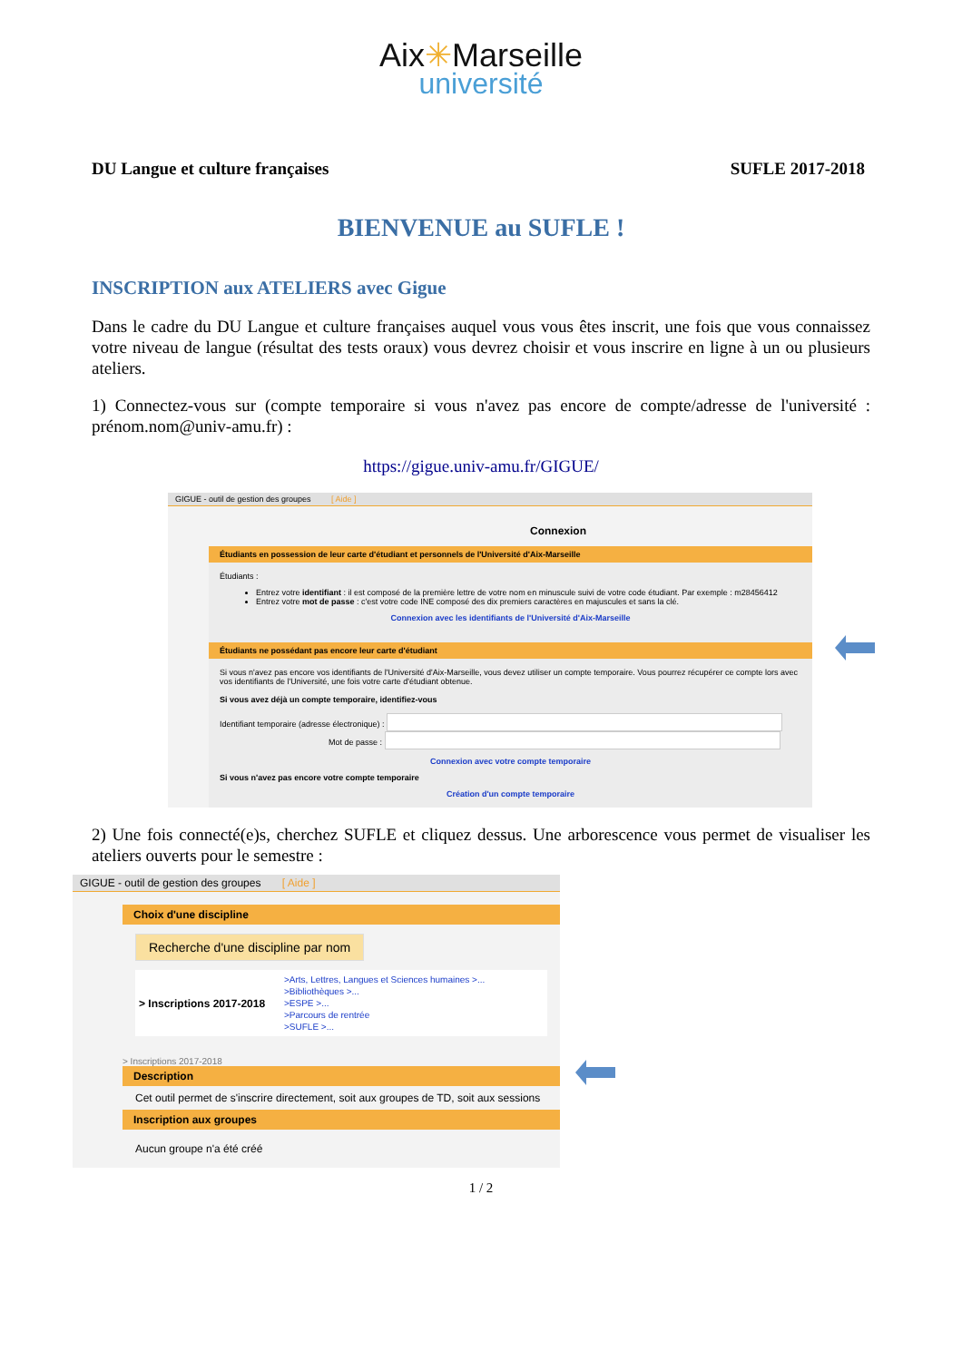Aix✳Marseille
université
DU Langue et culture françaises SUFLE 2017-2018
BIENVENUE au SUFLE !
INSCRIPTION aux ATELIERS avec Gigue
Dans le cadre du DU Langue et culture françaises auquel vous vous êtes inscrit, une fois que vous connaissez votre niveau de langue (résultat des tests oraux) vous devrez choisir et vous inscrire en ligne à un ou plusieurs ateliers.
1) Connectez-vous sur (compte temporaire si vous n'avez pas encore de compte/adresse de l'université : prénom.nom@univ-amu.fr) :
https://gigue.univ-amu.fr/GIGUE/
GIGUE - outil de gestion des groupes [ Aide ]
Connexion
Étudiants en possession de leur carte d'étudiant et personnels de l'Université d'Aix-Marseille
Étudiants :
Entrez votre identifiant : il est composé de la première lettre de votre nom en minuscule suivi de votre code étudiant. Par exemple : m28456412
Entrez votre mot de passe : c'est votre code INE composé des dix premiers caractères en majuscules et sans la clé.
Connexion avec les identifiants de l'Université d'Aix-Marseille
Étudiants ne possédant pas encore leur carte d'étudiant
Si vous n'avez pas encore vos identifiants de l'Université d'Aix-Marseille, vous devez utiliser un compte temporaire. Vous pourrez récupérer ce compte lors avec vos identifiants de l'Université, une fois votre carte d'étudiant obtenue.
Si vous avez déjà un compte temporaire, identifiez-vous
Identifiant temporaire (adresse électronique) :
Mot de passe :
Connexion avec votre compte temporaire
Si vous n'avez pas encore votre compte temporaire
Création d'un compte temporaire
2) Une fois connecté(e)s, cherchez SUFLE et cliquez dessus. Une arborescence vous permet de visualiser les ateliers ouverts pour le semestre :
GIGUE - outil de gestion des groupes [ Aide ]
Choix d'une discipline
Recherche d'une discipline par nom
> Inscriptions 2017-2018
>Arts, Lettres, Langues et Sciences humaines >...
>Bibliothèques >...
>ESPE >...
>Parcours de rentrée
>SUFLE >...
> Inscriptions 2017-2018
Description
Cet outil permet de s'inscrire directement, soit aux groupes de TD, soit aux sessions
Inscription aux groupes
Aucun groupe n'a été créé
1 / 2